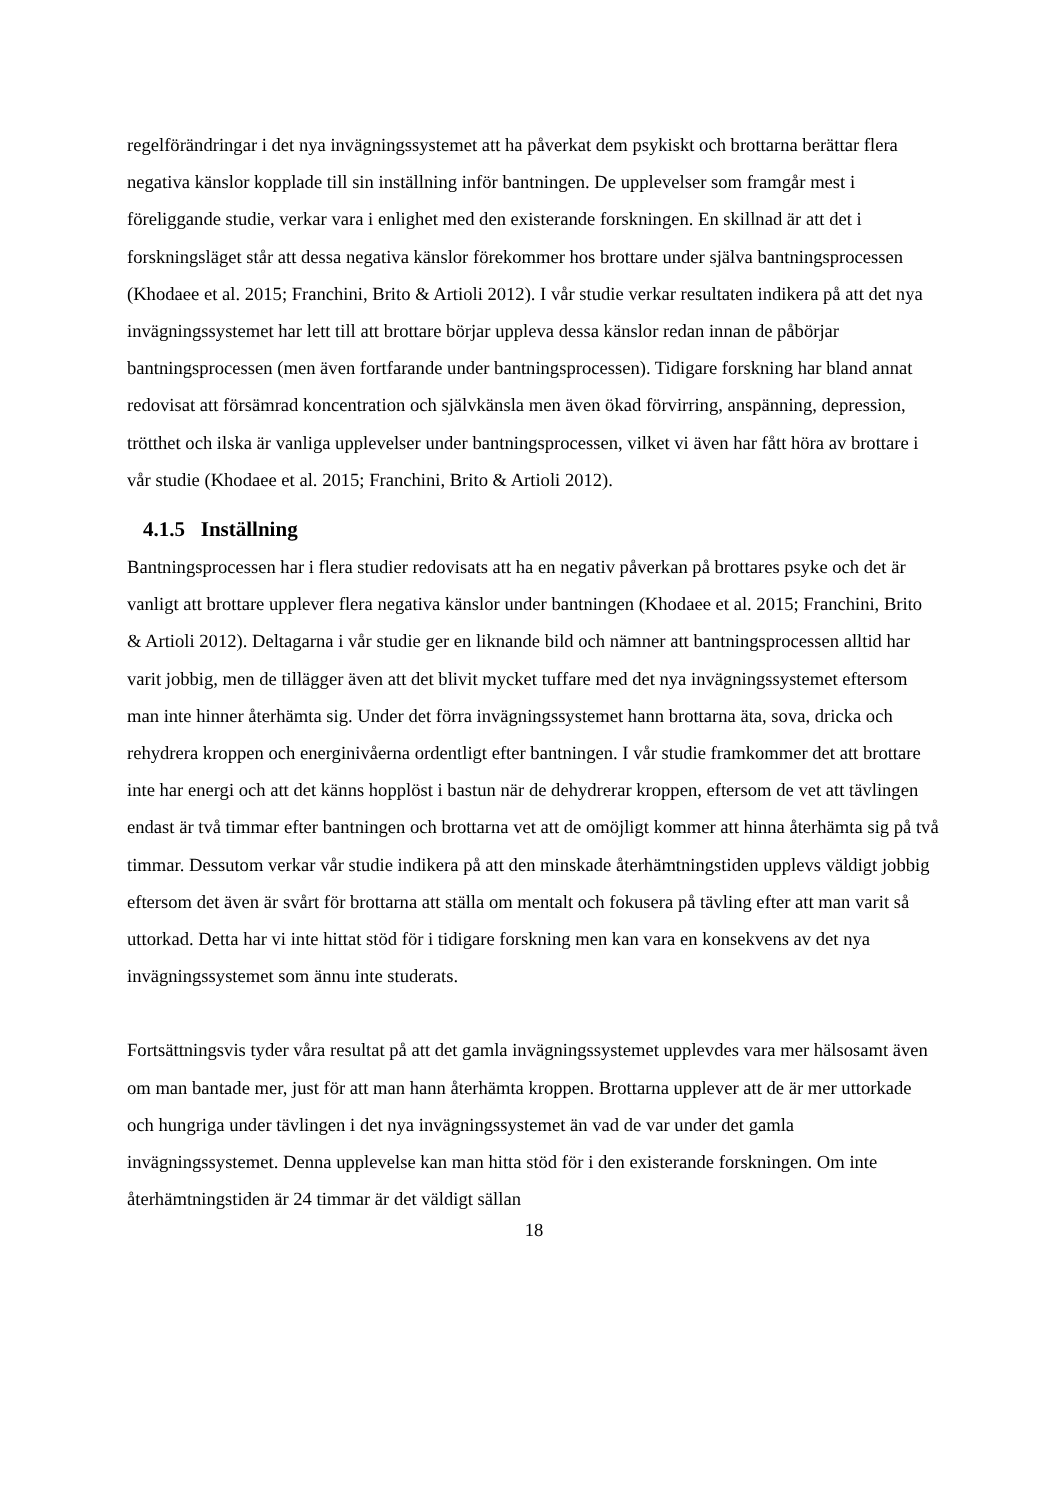regelförändringar i det nya invägningssystemet att ha påverkat dem psykiskt och brottarna berättar flera negativa känslor kopplade till sin inställning inför bantningen. De upplevelser som framgår mest i föreliggande studie, verkar vara i enlighet med den existerande forskningen. En skillnad är att det i forskningsläget står att dessa negativa känslor förekommer hos brottare under själva bantningsprocessen (Khodaee et al. 2015; Franchini, Brito & Artioli 2012). I vår studie verkar resultaten indikera på att det nya invägningssystemet har lett till att brottare börjar uppleva dessa känslor redan innan de påbörjar bantningsprocessen (men även fortfarande under bantningsprocessen). Tidigare forskning har bland annat redovisat att försämrad koncentration och självkänsla men även ökad förvirring, anspänning, depression, trötthet och ilska är vanliga upplevelser under bantningsprocessen, vilket vi även har fått höra av brottare i vår studie (Khodaee et al. 2015; Franchini, Brito & Artioli 2012).
4.1.5 Inställning
Bantningsprocessen har i flera studier redovisats att ha en negativ påverkan på brottares psyke och det är vanligt att brottare upplever flera negativa känslor under bantningen (Khodaee et al. 2015; Franchini, Brito & Artioli 2012). Deltagarna i vår studie ger en liknande bild och nämner att bantningsprocessen alltid har varit jobbig, men de tillägger även att det blivit mycket tuffare med det nya invägningssystemet eftersom man inte hinner återhämta sig. Under det förra invägningssystemet hann brottarna äta, sova, dricka och rehydrera kroppen och energinivåerna ordentligt efter bantningen. I vår studie framkommer det att brottare inte har energi och att det känns hopplöst i bastun när de dehydrerar kroppen, eftersom de vet att tävlingen endast är två timmar efter bantningen och brottarna vet att de omöjligt kommer att hinna återhämta sig på två timmar. Dessutom verkar vår studie indikera på att den minskade återhämtningstiden upplevs väldigt jobbig eftersom det även är svårt för brottarna att ställa om mentalt och fokusera på tävling efter att man varit så uttorkad. Detta har vi inte hittat stöd för i tidigare forskning men kan vara en konsekvens av det nya invägningssystemet som ännu inte studerats.
Fortsättningsvis tyder våra resultat på att det gamla invägningssystemet upplevdes vara mer hälsosamt även om man bantade mer, just för att man hann återhämta kroppen. Brottarna upplever att de är mer uttorkade och hungriga under tävlingen i det nya invägningssystemet än vad de var under det gamla invägningssystemet. Denna upplevelse kan man hitta stöd för i den existerande forskningen. Om inte återhämtningstiden är 24 timmar är det väldigt sällan
18